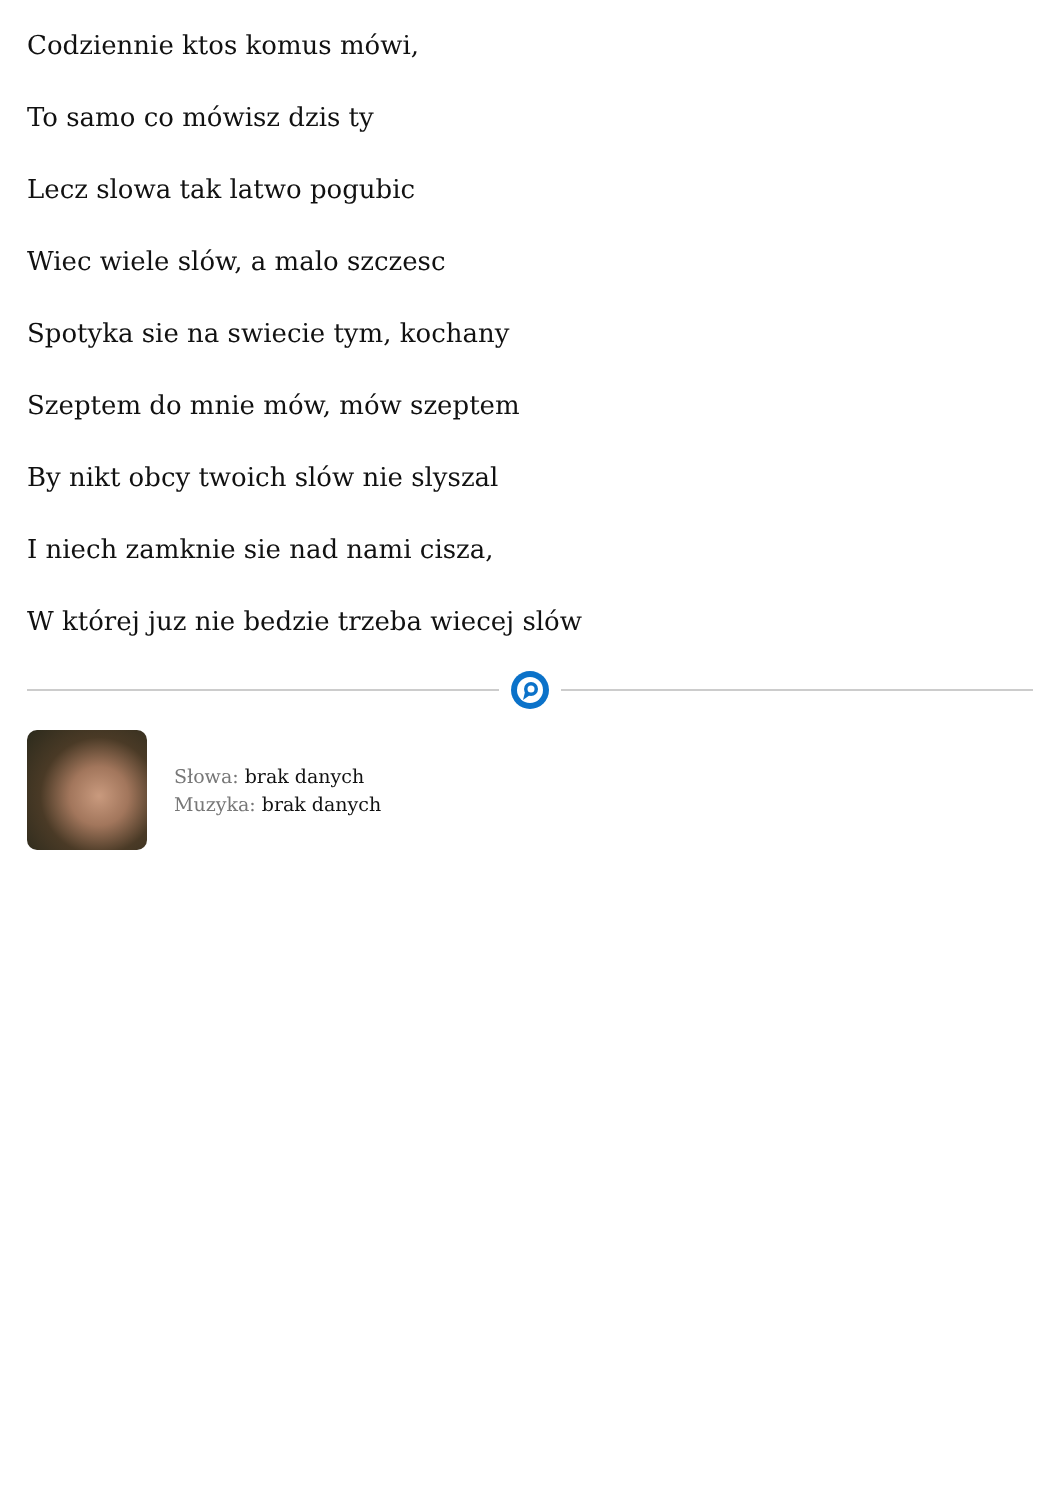Codziennie ktos komus mówi,
To samo co mówisz dzis ty
Lecz slowa tak latwo pogubic
Wiec wiele slów, a malo szczesc
Spotyka sie na swiecie tym, kochany
Szeptem do mnie mów, mów szeptem
By nikt obcy twoich slów nie slyszal
I niech zamknie sie nad nami cisza,
W której juz nie bedzie trzeba wiecej slów
Słowa: brak danych
Muzyka: brak danych